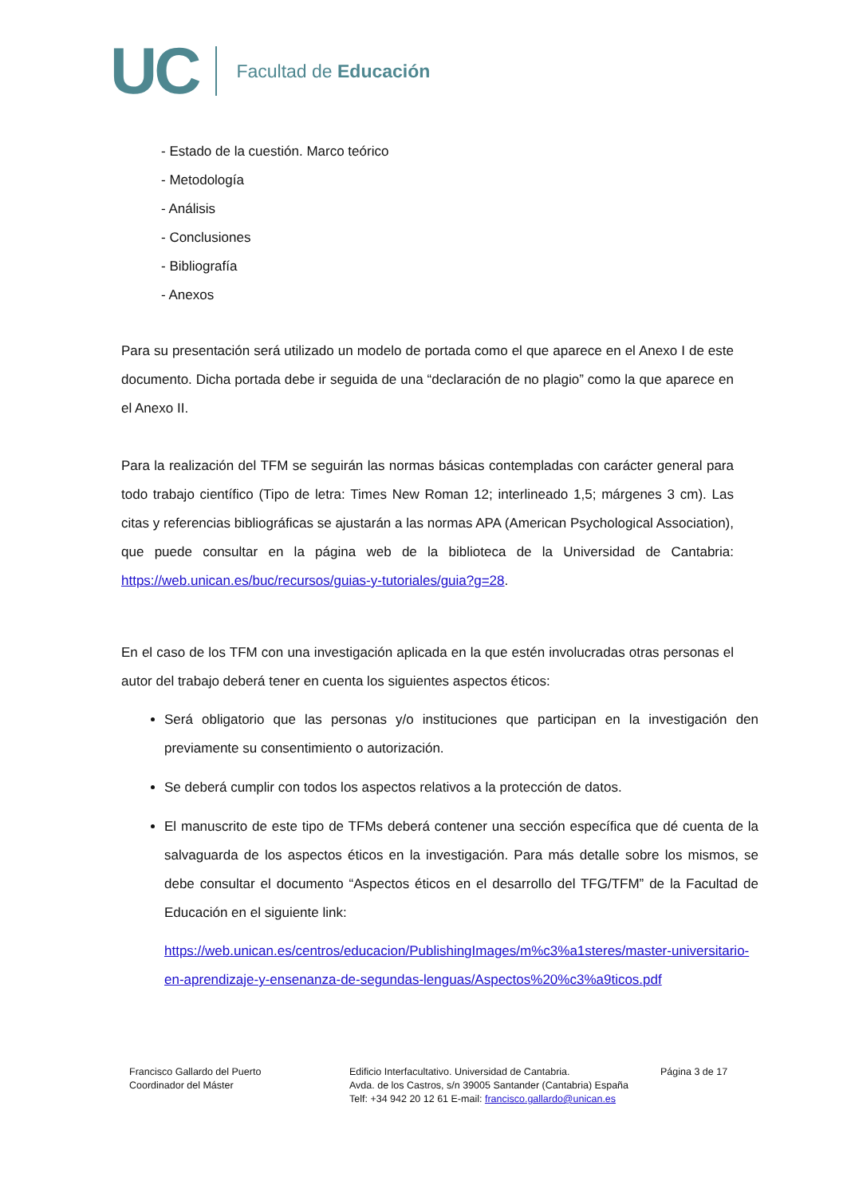UC
Facultad de Educación
- Estado de la cuestión. Marco teórico
- Metodología
- Análisis
- Conclusiones
- Bibliografía
- Anexos
Para su presentación será utilizado un modelo de portada como el que aparece en el Anexo I de este documento. Dicha portada debe ir seguida de una “declaración de no plagio” como la que aparece en el Anexo II.
Para la realización del TFM se seguirán las normas básicas contempladas con carácter general para todo trabajo científico (Tipo de letra: Times New Roman 12; interlineado 1,5; márgenes 3 cm). Las citas y referencias bibliográficas se ajustarán a las normas APA (American Psychological Association), que puede consultar en la página web de la biblioteca de la Universidad de Cantabria: https://web.unican.es/buc/recursos/guias-y-tutoriales/guia?g=28.
En el caso de los TFM con una investigación aplicada en la que estén involucradas otras personas el autor del trabajo deberá tener en cuenta los siguientes aspectos éticos:
Será obligatorio que las personas y/o instituciones que participan en la investigación den previamente su consentimiento o autorización.
Se deberá cumplir con todos los aspectos relativos a la protección de datos.
El manuscrito de este tipo de TFMs deberá contener una sección específica que dé cuenta de la salvaguarda de los aspectos éticos en la investigación. Para más detalle sobre los mismos, se debe consultar el documento “Aspectos éticos en el desarrollo del TFG/TFM” de la Facultad de Educación en el siguiente link:
https://web.unican.es/centros/educacion/PublishingImages/m%c3%a1steres/master-universitario-en-aprendizaje-y-ensenanza-de-segundas-lenguas/Aspectos%20%c3%a9ticos.pdf
Francisco Gallardo del Puerto
Coordinador del Máster
Edificio Interfacultativo. Universidad de Cantabria.
Avda. de los Castros, s/n 39005 Santander (Cantabria) España
Telf: +34 942 20 12 61 E-mail: francisco.gallardo@unican.es
Página 3 de 17